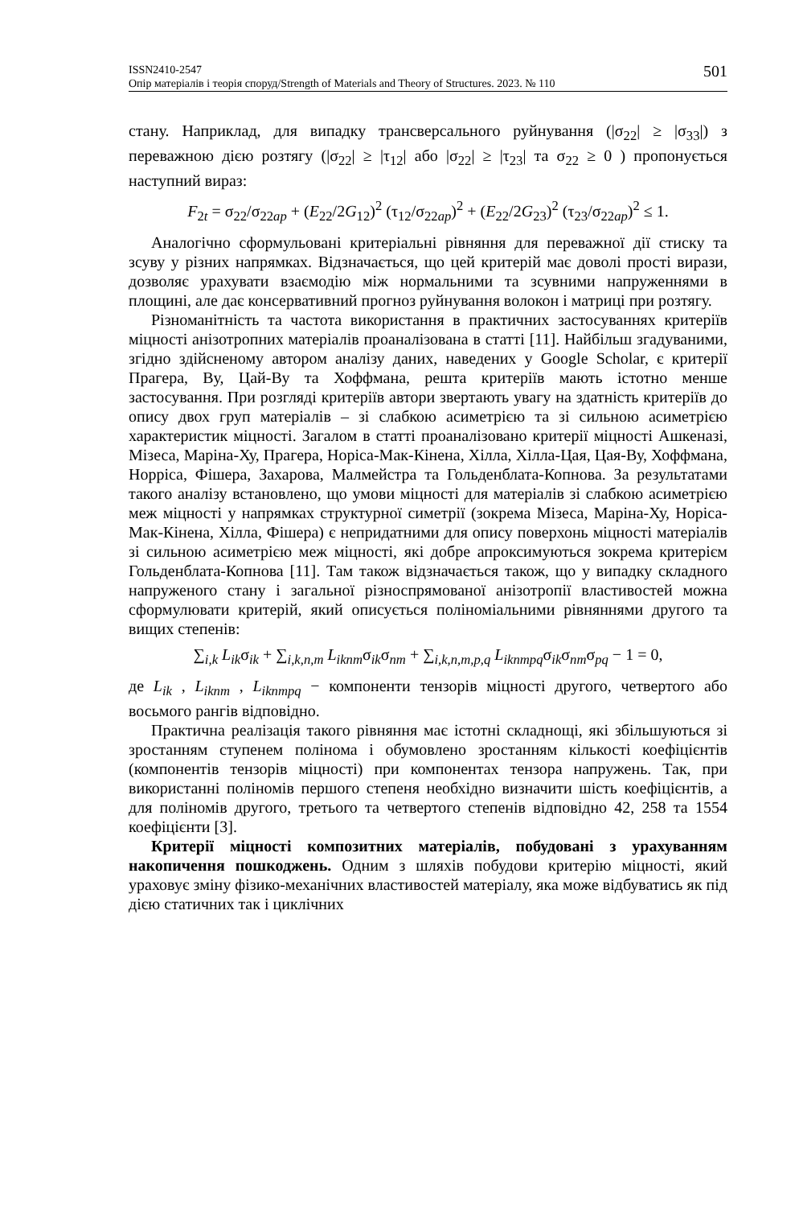ISSN2410-2547
Опір матеріалів і теорія споруд/Strength of Materials and Theory of Structures. 2023. № 110
501
стану. Наприклад, для випадку трансверсального руйнування (|σ<sub>22</sub>| ≥ |σ<sub>33</sub>|) з переважною дією розтягу (|σ<sub>22</sub>| ≥ |τ<sub>12</sub>| або |σ<sub>22</sub>| ≥ |τ<sub>23</sub>| та σ<sub>22</sub> ≥ 0 ) пропонується наступний вираз:
F<sub>2t</sub> = σ<sub>22</sub>/σ<sub>22ap</sub> + (E<sub>22</sub>/2G<sub>12</sub>)<sup>2</sup> (τ<sub>12</sub>/σ<sub>22ap</sub>)<sup>2</sup> + (E<sub>22</sub>/2G<sub>23</sub>)<sup>2</sup> (τ<sub>23</sub>/σ<sub>22ap</sub>)<sup>2</sup> ≤ 1.
Аналогічно сформульовані критеріальні рівняння для переважної дії стиску та зсуву у різних напрямках. Відзначається, що цей критерій має доволі прості вирази, дозволяє урахувати взаємодію між нормальними та зсувними напруженнями в площині, але дає консервативний прогноз руйнування волокон і матриці при розтягу.
Різноманітність та частота використання в практичних застосуваннях критеріїв міцності анізотропних матеріалів проаналізована в статті [11]. Найбільш згадуваними, згідно здійсненому автором аналізу даних, наведених у Google Scholar, є критерії Прагера, Ву, Цай-Ву та Хоффмана, решта критеріїв мають істотно менше застосування. При розгляді критеріїв автори звертають увагу на здатність критеріїв до опису двох груп матеріалів – зі слабкою асиметрією та зі сильною асиметрією характеристик міцності. Загалом в статті проаналізовано критерії міцності Ашкеназі, Мізеса, Маріна-Ху, Прагера, Норіса-Мак-Кінена, Хілла, Хілла-Цая, Цая-Ву, Хоффмана, Норріса, Фішера, Захарова, Малмейстра та Гольденблата-Копнова. За результатами такого аналізу встановлено, що умови міцності для матеріалів зі слабкою асиметрією меж міцності у напрямках структурної симетрії (зокрема Мізеса, Маріна-Ху, Норіса-Мак-Кінена, Хілла, Фішера) є непридатними для опису поверхонь міцності матеріалів зі сильною асиметрією меж міцності, які добре апроксимуються зокрема критерієм Гольденблата-Копнова [11]. Там також відзначається також, що у випадку складного напруженого стану і загальної різноспрямованої анізотропії властивостей можна сформулювати критерій, який описується поліноміальними рівняннями другого та вищих степенів:
∑<sub>i,k</sub> L<sub>ik</sub>σ<sub>ik</sub> + ∑<sub>i,k,n,m</sub> L<sub>iknm</sub>σ<sub>ik</sub>σ<sub>nm</sub> + ∑<sub>i,k,n,m,p,q</sub> L<sub>iknmpq</sub>σ<sub>ik</sub>σ<sub>nm</sub>σ<sub>pq</sub> − 1 = 0,
де L<sub>ik</sub> , L<sub>iknm</sub> , L<sub>iknmpq</sub> − компоненти тензорів міцності другого, четвертого або восьмого рангів відповідно.
Практична реалізація такого рівняння має істотні складнощі, які збільшуються зі зростанням ступенем полінома і обумовлено зростанням кількості коефіцієнтів (компонентів тензорів міцності) при компонентах тензора напружень. Так, при використанні поліномів першого степеня необхідно визначити шість коефіцієнтів, а для поліномів другого, третього та четвертого степенів відповідно 42, 258 та 1554 коефіцієнти [3].
Критерії міцності композитних матеріалів, побудовані з урахуванням накопичення пошкоджень. Одним з шляхів побудови критерію міцності, який ураховує зміну фізико-механічних властивостей матеріалу, яка може відбуватись як під дією статичних так і циклічних